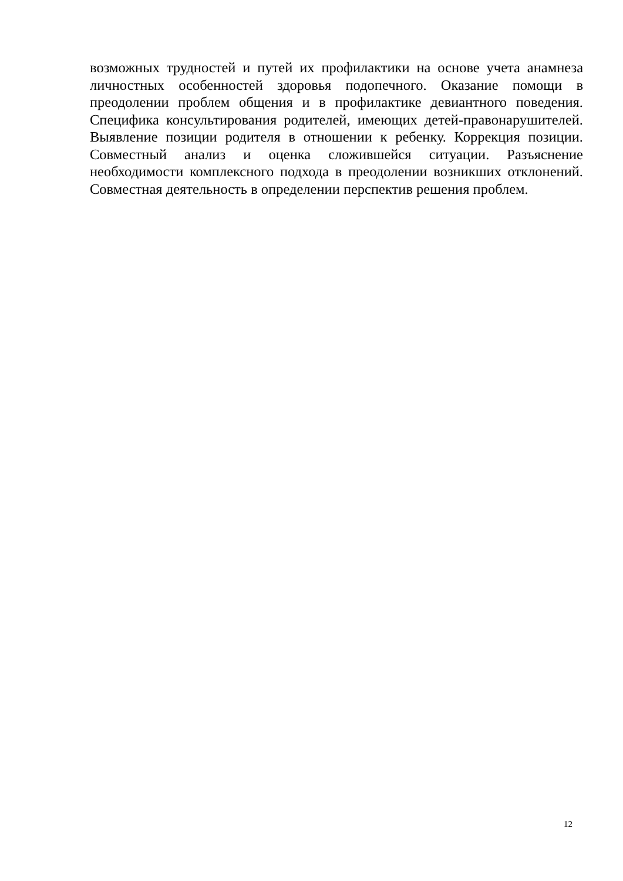возможных трудностей и путей их профилактики на основе учета анамнеза личностных особенностей здоровья подопечного. Оказание помощи в преодолении проблем общения и в профилактике девиантного поведения. Специфика консультирования родителей, имеющих детей-правонарушителей. Выявление позиции родителя в отношении к ребенку. Коррекция позиции. Совместный анализ и оценка сложившейся ситуации. Разъяснение необходимости комплексного подхода в преодолении возникших отклонений. Совместная деятельность в определении перспектив решения проблем.
12